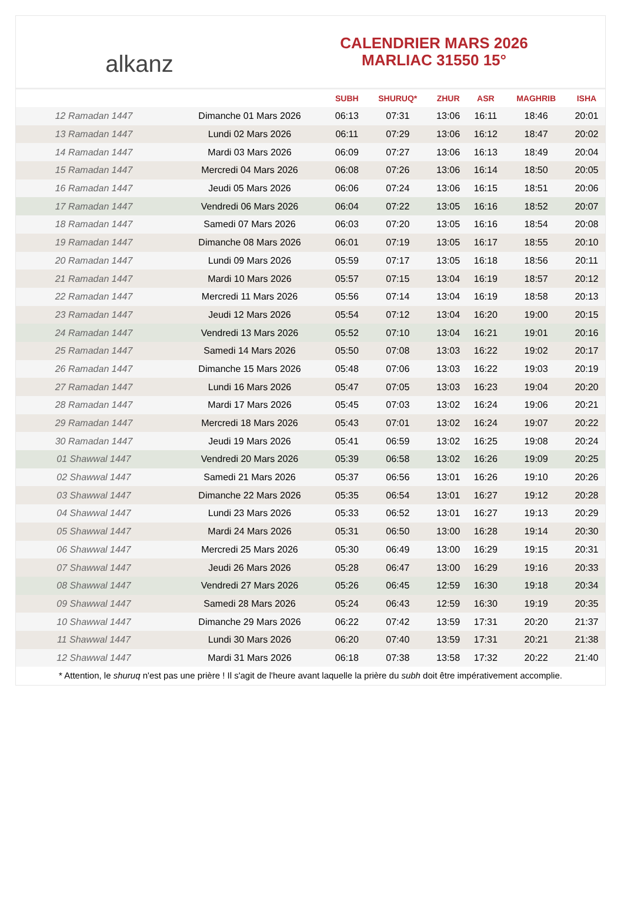alkanz
CALENDRIER MARS 2026
MARLIAC 31550 15°
| | | SUBH | SHURUQ* | ZHUR | ASR | MAGHRIB | ISHA |
| --- | --- | --- | --- | --- | --- | --- | --- |
| 12 Ramadan 1447 | Dimanche 01 Mars 2026 | 06:13 | 07:31 | 13:06 | 16:11 | 18:46 | 20:01 |
| 13 Ramadan 1447 | Lundi 02 Mars 2026 | 06:11 | 07:29 | 13:06 | 16:12 | 18:47 | 20:02 |
| 14 Ramadan 1447 | Mardi 03 Mars 2026 | 06:09 | 07:27 | 13:06 | 16:13 | 18:49 | 20:04 |
| 15 Ramadan 1447 | Mercredi 04 Mars 2026 | 06:08 | 07:26 | 13:06 | 16:14 | 18:50 | 20:05 |
| 16 Ramadan 1447 | Jeudi 05 Mars 2026 | 06:06 | 07:24 | 13:06 | 16:15 | 18:51 | 20:06 |
| 17 Ramadan 1447 | Vendredi 06 Mars 2026 | 06:04 | 07:22 | 13:05 | 16:16 | 18:52 | 20:07 |
| 18 Ramadan 1447 | Samedi 07 Mars 2026 | 06:03 | 07:20 | 13:05 | 16:16 | 18:54 | 20:08 |
| 19 Ramadan 1447 | Dimanche 08 Mars 2026 | 06:01 | 07:19 | 13:05 | 16:17 | 18:55 | 20:10 |
| 20 Ramadan 1447 | Lundi 09 Mars 2026 | 05:59 | 07:17 | 13:05 | 16:18 | 18:56 | 20:11 |
| 21 Ramadan 1447 | Mardi 10 Mars 2026 | 05:57 | 07:15 | 13:04 | 16:19 | 18:57 | 20:12 |
| 22 Ramadan 1447 | Mercredi 11 Mars 2026 | 05:56 | 07:14 | 13:04 | 16:19 | 18:58 | 20:13 |
| 23 Ramadan 1447 | Jeudi 12 Mars 2026 | 05:54 | 07:12 | 13:04 | 16:20 | 19:00 | 20:15 |
| 24 Ramadan 1447 | Vendredi 13 Mars 2026 | 05:52 | 07:10 | 13:04 | 16:21 | 19:01 | 20:16 |
| 25 Ramadan 1447 | Samedi 14 Mars 2026 | 05:50 | 07:08 | 13:03 | 16:22 | 19:02 | 20:17 |
| 26 Ramadan 1447 | Dimanche 15 Mars 2026 | 05:48 | 07:06 | 13:03 | 16:22 | 19:03 | 20:19 |
| 27 Ramadan 1447 | Lundi 16 Mars 2026 | 05:47 | 07:05 | 13:03 | 16:23 | 19:04 | 20:20 |
| 28 Ramadan 1447 | Mardi 17 Mars 2026 | 05:45 | 07:03 | 13:02 | 16:24 | 19:06 | 20:21 |
| 29 Ramadan 1447 | Mercredi 18 Mars 2026 | 05:43 | 07:01 | 13:02 | 16:24 | 19:07 | 20:22 |
| 30 Ramadan 1447 | Jeudi 19 Mars 2026 | 05:41 | 06:59 | 13:02 | 16:25 | 19:08 | 20:24 |
| 01 Shawwal 1447 | Vendredi 20 Mars 2026 | 05:39 | 06:58 | 13:02 | 16:26 | 19:09 | 20:25 |
| 02 Shawwal 1447 | Samedi 21 Mars 2026 | 05:37 | 06:56 | 13:01 | 16:26 | 19:10 | 20:26 |
| 03 Shawwal 1447 | Dimanche 22 Mars 2026 | 05:35 | 06:54 | 13:01 | 16:27 | 19:12 | 20:28 |
| 04 Shawwal 1447 | Lundi 23 Mars 2026 | 05:33 | 06:52 | 13:01 | 16:27 | 19:13 | 20:29 |
| 05 Shawwal 1447 | Mardi 24 Mars 2026 | 05:31 | 06:50 | 13:00 | 16:28 | 19:14 | 20:30 |
| 06 Shawwal 1447 | Mercredi 25 Mars 2026 | 05:30 | 06:49 | 13:00 | 16:29 | 19:15 | 20:31 |
| 07 Shawwal 1447 | Jeudi 26 Mars 2026 | 05:28 | 06:47 | 13:00 | 16:29 | 19:16 | 20:33 |
| 08 Shawwal 1447 | Vendredi 27 Mars 2026 | 05:26 | 06:45 | 12:59 | 16:30 | 19:18 | 20:34 |
| 09 Shawwal 1447 | Samedi 28 Mars 2026 | 05:24 | 06:43 | 12:59 | 16:30 | 19:19 | 20:35 |
| 10 Shawwal 1447 | Dimanche 29 Mars 2026 | 06:22 | 07:42 | 13:59 | 17:31 | 20:20 | 21:37 |
| 11 Shawwal 1447 | Lundi 30 Mars 2026 | 06:20 | 07:40 | 13:59 | 17:31 | 20:21 | 21:38 |
| 12 Shawwal 1447 | Mardi 31 Mars 2026 | 06:18 | 07:38 | 13:58 | 17:32 | 20:22 | 21:40 |
* Attention, le shuruq n'est pas une prière ! Il s'agit de l'heure avant laquelle la prière du subh doit être impérativement accomplie.